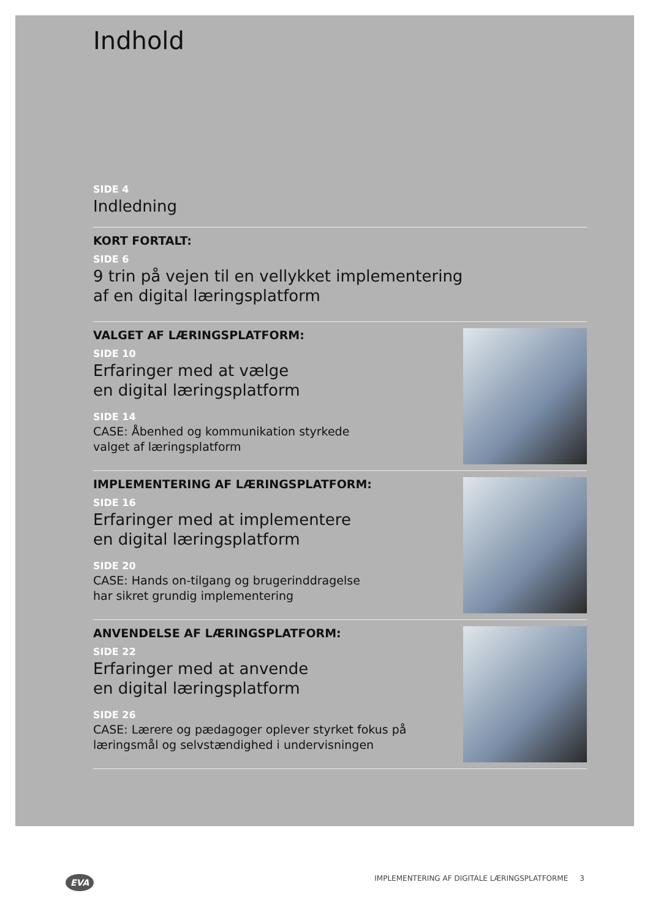Indhold
SIDE 4
Indledning
KORT FORTALT:
SIDE 6
9 trin på vejen til en vellykket implementering
af en digital læringsplatform
VALGET AF LÆRINGSPLATFORM:
SIDE 10
Erfaringer med at vælge
en digital læringsplatform
SIDE 14
CASE: Åbenhed og kommunikation styrkede
valget af læringsplatform
IMPLEMENTERING AF LÆRINGSPLATFORM:
SIDE 16
Erfaringer med at implementere
en digital læringsplatform
SIDE 20
CASE: Hands on-tilgang og brugerinddragelse
har sikret grundig implementering
ANVENDELSE AF LÆRINGSPLATFORM:
SIDE 22
Erfaringer med at anvende
en digital læringsplatform
SIDE 26
CASE: Lærere og pædagoger oplever styrket fokus på
læringsmål og selvstændighed i undervisningen
EVA IMPLEMENTERING AF DIGITALE LÆRINGSPLATFORME 3